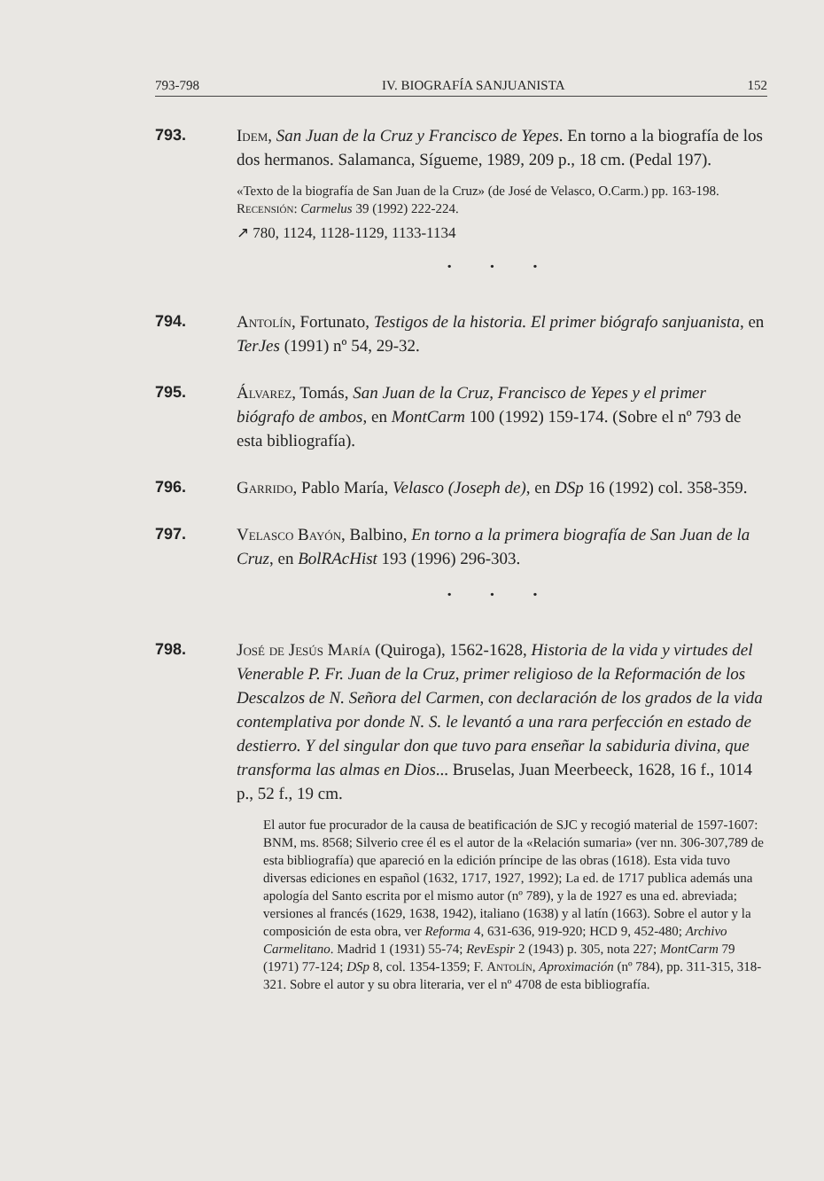793-798 IV. BIOGRAFÍA SANJUANISTA 152
793. Idem, San Juan de la Cruz y Francisco de Yepes. En torno a la biografía de los dos hermanos. Salamanca, Sígueme, 1989, 209 p., 18 cm. (Pedal 197).
«Texto de la biografía de San Juan de la Cruz» (de José de Velasco, O.Carm.) pp. 163-198.
Recensión: Carmelus 39 (1992) 222-224.
↗ 780, 1124, 1128-1129, 1133-1134
• • •
794. Antolín, Fortunato, Testigos de la historia. El primer biógrafo sanjuanista, en TerJes (1991) nº 54, 29-32.
795. Álvarez, Tomás, San Juan de la Cruz, Francisco de Yepes y el primer biógrafo de ambos, en MontCarm 100 (1992) 159-174. (Sobre el nº 793 de esta bibliografía).
796. Garrido, Pablo María, Velasco (Joseph de), en DSp 16 (1992) col. 358-359.
797. Velasco Bayón, Balbino, En torno a la primera biografía de San Juan de la Cruz, en BolRAcHist 193 (1996) 296-303.
• • •
798. José de Jesús María (Quiroga), 1562-1628, Historia de la vida y virtudes del Venerable P. Fr. Juan de la Cruz, primer religioso de la Reformación de los Descalzos de N. Señora del Carmen, con declaración de los grados de la vida contemplativa por donde N. S. le levantó a una rara perfección en estado de destierro. Y del singular don que tuvo para enseñar la sabiduria divina, que transforma las almas en Dios... Bruselas, Juan Meerbeeck, 1628, 16 f., 1014 p., 52 f., 19 cm.
El autor fue procurador de la causa de beatificación de SJC y recogió material de 1597-1607: BNM, ms. 8568; Silverio cree él es el autor de la «Relación sumaria» (ver nn. 306-307,789 de esta bibliografía) que apareció en la edición príncipe de las obras (1618). Esta vida tuvo diversas ediciones en español (1632, 1717, 1927, 1992); La ed. de 1717 publica además una apología del Santo escrita por el mismo autor (nº 789), y la de 1927 es una ed. abreviada; versiones al francés (1629, 1638, 1942), italiano (1638) y al latín (1663). Sobre el autor y la composición de esta obra, ver Reforma 4, 631-636, 919-920; HCD 9, 452-480; Archivo Carmelitano. Madrid 1 (1931) 55-74; RevEspir 2 (1943) p. 305, nota 227; MontCarm 79 (1971) 77-124; DSp 8, col. 1354-1359; F. Antolín, Aproximación (nº 784), pp. 311-315, 318-321. Sobre el autor y su obra literaria, ver el nº 4708 de esta bibliografía.